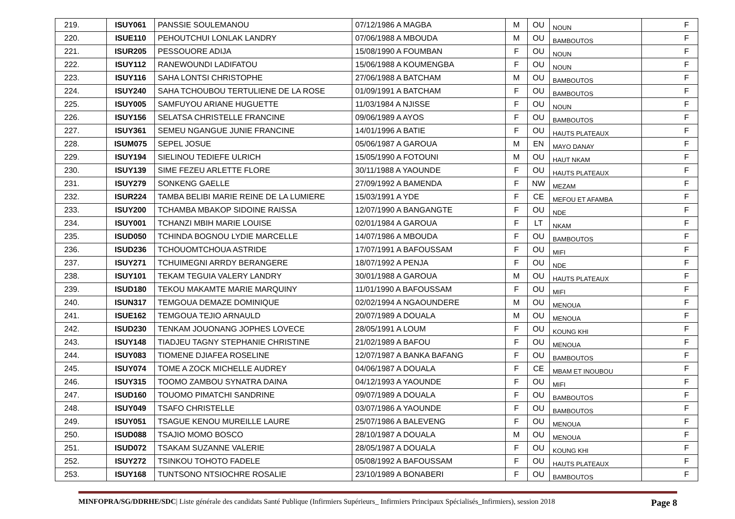| 219. | ISUY061 | PANSSIE SOULEMANOU | 07/12/1986 A MAGBA | M | OU | NOUN | F |
| 220. | ISUE110 | PEHOUTCHUI LONLAK LANDRY | 07/06/1988 A MBOUDA | M | OU | BAMBOUTOS | F |
| 221. | ISUR205 | PESSOUORE ADIJA | 15/08/1990 A FOUMBAN | F | OU | NOUN | F |
| 222. | ISUY112 | RANEWOUNDI LADIFATOU | 15/06/1988 A KOUMENGBA | F | OU | NOUN | F |
| 223. | ISUY116 | SAHA LONTSI CHRISTOPHE | 27/06/1988 A BATCHAM | M | OU | BAMBOUTOS | F |
| 224. | ISUY240 | SAHA TCHOUBOU TERTULIENE DE LA ROSE | 01/09/1991 A BATCHAM | F | OU | BAMBOUTOS | F |
| 225. | ISUY005 | SAMFUYOU ARIANE HUGUETTE | 11/03/1984 A NJISSE | F | OU | NOUN | F |
| 226. | ISUY156 | SELATSA CHRISTELLE FRANCINE | 09/06/1989 A AYOS | F | OU | BAMBOUTOS | F |
| 227. | ISUY361 | SEMEU NGANGUE JUNIE FRANCINE | 14/01/1996 A BATIE | F | OU | HAUTS PLATEAUX | F |
| 228. | ISUM075 | SEPEL JOSUE | 05/06/1987 A GAROUA | M | EN | MAYO DANAY | F |
| 229. | ISUY194 | SIELINOU TEDIEFE ULRICH | 15/05/1990 A FOTOUNI | M | OU | HAUT NKAM | F |
| 230. | ISUY139 | SIME FEZEU ARLETTE FLORE | 30/11/1988 A YAOUNDE | F | OU | HAUTS PLATEAUX | F |
| 231. | ISUY279 | SONKENG GAELLE | 27/09/1992 A BAMENDA | F | NW | MEZAM | F |
| 232. | ISUR224 | TAMBA BELIBI MARIE REINE DE LA LUMIERE | 15/03/1991 A YDE | F | CE | MEFOU ET AFAMBA | F |
| 233. | ISUY200 | TCHAMBA MBAKOP SIDOINE RAISSA | 12/07/1990 A BANGANGTE | F | OU | NDE | F |
| 234. | ISUY001 | TCHANZI MBIH MARIE LOUISE | 02/01/1984 A GAROUA | F | LT | NKAM | F |
| 235. | ISUD050 | TCHINDA BOGNOU LYDIE MARCELLE | 14/07/1986 A MBOUDA | F | OU | BAMBOUTOS | F |
| 236. | ISUD236 | TCHOUOMTCHOUA ASTRIDE | 17/07/1991 A BAFOUSSAM | F | OU | MIFI | F |
| 237. | ISUY271 | TCHUIMEGNI ARRDY BERANGERE | 18/07/1992 A PENJA | F | OU | NDE | F |
| 238. | ISUY101 | TEKAM TEGUIA VALERY LANDRY | 30/01/1988 A GAROUA | M | OU | HAUTS PLATEAUX | F |
| 239. | ISUD180 | TEKOU MAKAMTE MARIE MARQUINY | 11/01/1990 A BAFOUSSAM | F | OU | MIFI | F |
| 240. | ISUN317 | TEMGOUA DEMAZE DOMINIQUE | 02/02/1994 A NGAOUNDERE | M | OU | MENOUA | F |
| 241. | ISUE162 | TEMGOUA TEJIO ARNAULD | 20/07/1989 A DOUALA | M | OU | MENOUA | F |
| 242. | ISUD230 | TENKAM JOUONANG JOPHES LOVECE | 28/05/1991 A LOUM | F | OU | KOUNG KHI | F |
| 243. | ISUY148 | TIADJEU TAGNY STEPHANIE CHRISTINE | 21/02/1989 A BAFOU | F | OU | MENOUA | F |
| 244. | ISUY083 | TIOMENE DJIAFEA ROSELINE | 12/07/1987 A BANKA BAFANG | F | OU | BAMBOUTOS | F |
| 245. | ISUY074 | TOME A ZOCK MICHELLE AUDREY | 04/06/1987 A DOUALA | F | CE | MBAM ET INOUBOU | F |
| 246. | ISUY315 | TOOMO ZAMBOU SYNATRA DAINA | 04/12/1993 A YAOUNDE | F | OU | MIFI | F |
| 247. | ISUD160 | TOUOMO PIMATCHI SANDRINE | 09/07/1989 A DOUALA | F | OU | BAMBOUTOS | F |
| 248. | ISUY049 | TSAFO CHRISTELLE | 03/07/1986 A YAOUNDE | F | OU | BAMBOUTOS | F |
| 249. | ISUY051 | TSAGUE KENOU MUREILLE LAURE | 25/07/1986 A BALEVENG | F | OU | MENOUA | F |
| 250. | ISUD088 | TSAJIO MOMO BOSCO | 28/10/1987 A DOUALA | M | OU | MENOUA | F |
| 251. | ISUD072 | TSAKAM SUZANNE VALERIE | 28/05/1987 A DOUALA | F | OU | KOUNG KHI | F |
| 252. | ISUY272 | TSINKOU TOHOTO FADELE | 05/08/1992 A BAFOUSSAM | F | OU | HAUTS PLATEAUX | F |
| 253. | ISUY168 | TUNTSONO NTSIOCHRE ROSALIE | 23/10/1989 A BONABERI | F | OU | BAMBOUTOS | F |
MINFOPRA/SG/DDRHE/SDC| Liste générale des candidats Santé Publique (Infirmiers Supérieurs_ Infirmiers Principaux Spécialisés_Infirmiers), session 2018 Page 8